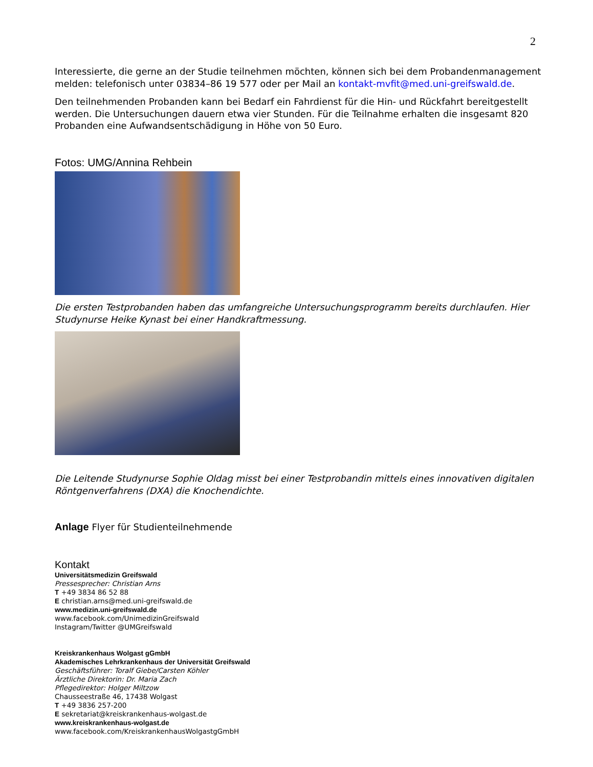2
Interessierte, die gerne an der Studie teilnehmen möchten, können sich bei dem Probandenmanagement melden: telefonisch unter 03834–86 19 577 oder per Mail an kontakt-mvfit@med.uni-greifswald.de.
Den teilnehmenden Probanden kann bei Bedarf ein Fahrdienst für die Hin- und Rückfahrt bereitgestellt werden. Die Untersuchungen dauern etwa vier Stunden. Für die Teilnahme erhalten die insgesamt 820 Probanden eine Aufwandsentschädigung in Höhe von 50 Euro.
Fotos: UMG/Annina Rehbein
Die ersten Testprobanden haben das umfangreiche Untersuchungsprogramm bereits durchlaufen. Hier Studynurse Heike Kynast bei einer Handkraftmessung.
Die Leitende Studynurse Sophie Oldag misst bei einer Testprobandin mittels eines innovativen digitalen Röntgenverfahrens (DXA) die Knochendichte.
Anlage Flyer für Studienteilnehmende
Kontakt
Universitätsmedizin Greifswald
Pressesprecher: Christian Arns
T +49 3834 86 52 88
E christian.arns@med.uni-greifswald.de
www.medizin.uni-greifswald.de
www.facebook.com/UnimedizinGreifswald
Instagram/Twitter @UMGreifswald
Kreiskrankenhaus Wolgast gGmbH
Akademisches Lehrkrankenhaus der Universität Greifswald
Geschäftsführer: Toralf Giebe/Carsten Köhler
Ärztliche Direktorin: Dr. Maria Zach
Pflegedirektor: Holger Miltzow
Chausseestraße 46, 17438 Wolgast
T +49 3836 257-200
E sekretariat@kreiskrankenhaus-wolgast.de
www.kreiskrankenhaus-wolgast.de
www.facebook.com/KreiskrankenhausWolgastgGmbH